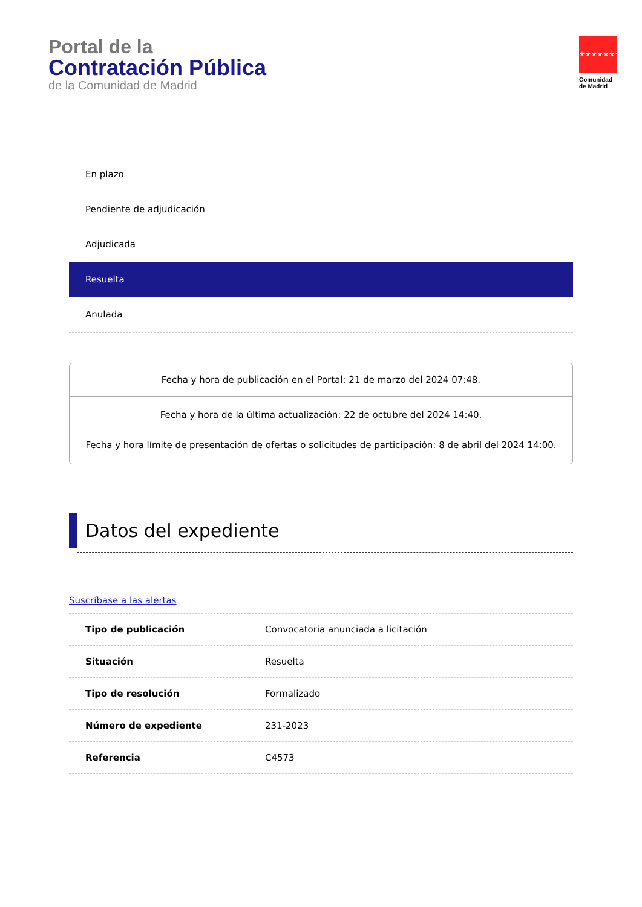Portal de la
Contratación Pública
de la Comunidad de Madrid
★★★★★★★
Comunidad
de Madrid
En plazo
Pendiente de adjudicación
Adjudicada
Resuelta
Anulada
Fecha y hora de publicación en el Portal: 21 de marzo del 2024 07:48.
Fecha y hora de la última actualización: 22 de octubre del 2024 14:40.
Fecha y hora límite de presentación de ofertas o solicitudes de participación: 8 de abril del 2024 14:00.
Datos del expediente
Suscríbase a las alertas
| Tipo de publicación | Convocatoria anunciada a licitación |
| Situación | Resuelta |
| Tipo de resolución | Formalizado |
| Número de expediente | 231-2023 |
| Referencia | C4573 |